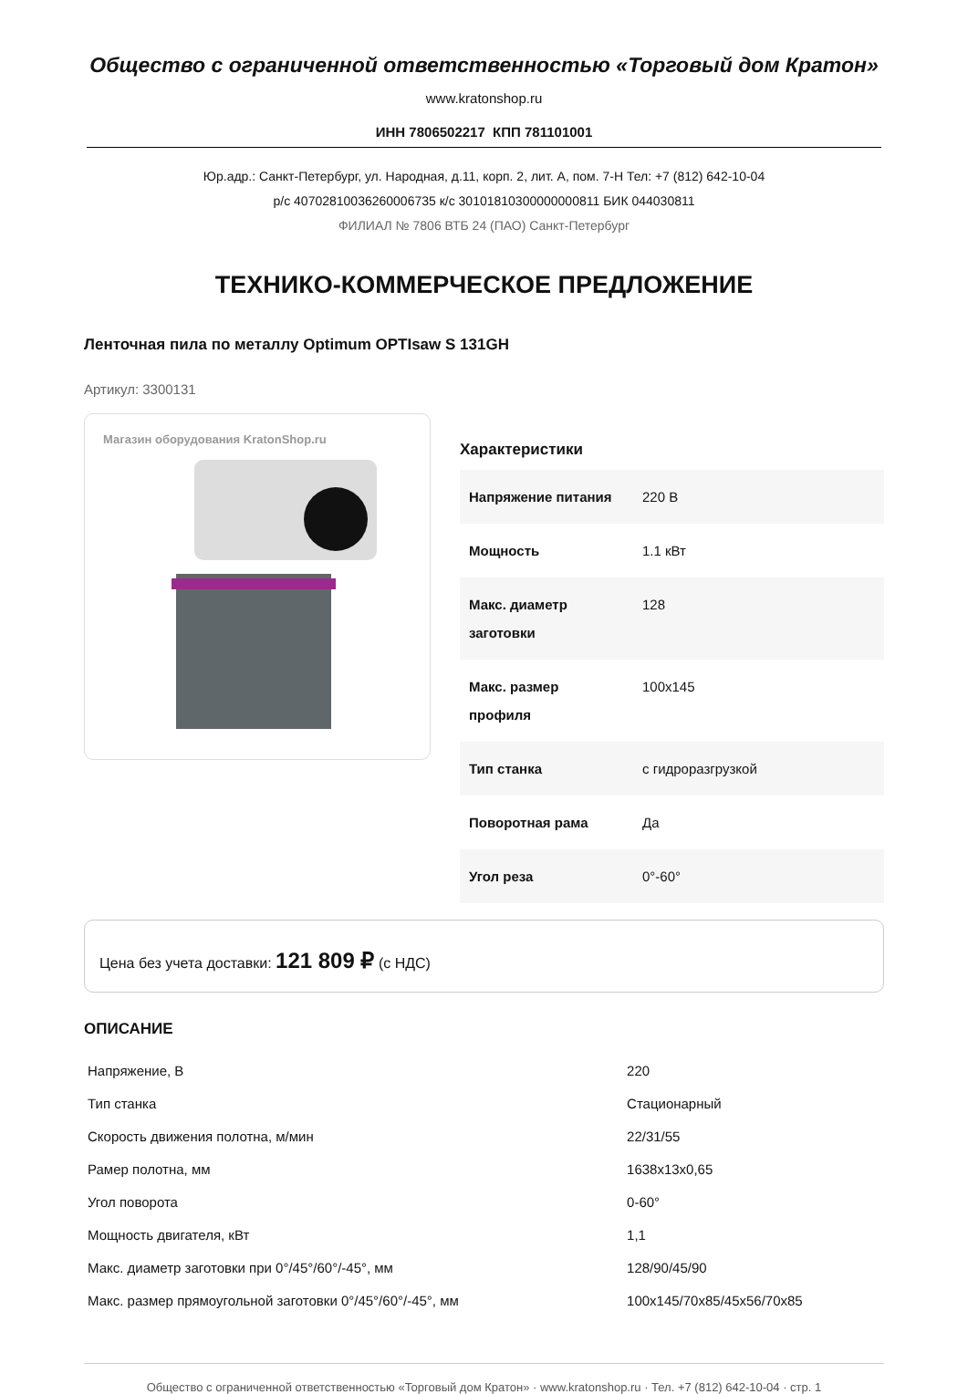Общество с ограниченной ответственностью «Торговый дом Кратон»
www.kratonshop.ru
ИНН 7806502217 КПП 781101001
Юр.адр.: Санкт-Петербург, ул. Народная, д.11, корп. 2, лит. А, пом. 7-Н Тел: +7 (812) 642-10-04
р/с 40702810036260006735 к/с 30101810300000000811 БИК 044030811
ФИЛИАЛ № 7806 ВТБ 24 (ПАО) Санкт-Петербург
ТЕХНИКО-КОММЕРЧЕСКОЕ ПРЕДЛОЖЕНИЕ
Ленточная пила по металлу Optimum OPTIsaw S 131GH
Артикул: 3300131
Магазин оборудования KratonShop.ru
Характеристики
| Напряжение питания | 220 В |
| Мощность | 1.1 кВт |
| Макс. диаметр заготовки | 128 |
| Макс. размер профиля | 100x145 |
| Тип станка | с гидроразгрузкой |
| Поворотная рама | Да |
| Угол реза | 0°-60° |
Цена без учета доставки: 121 809 ₽ (с НДС)
ОПИСАНИЕ
| Напряжение, В | 220 |
| Тип станка | Стационарный |
| Скорость движения полотна, м/мин | 22/31/55 |
| Рамер полотна, мм | 1638x13x0,65 |
| Угол поворота | 0-60° |
| Мощность двигателя, кВт | 1,1 |
| Макс. диаметр заготовки при 0°/45°/60°/-45°, мм | 128/90/45/90 |
| Макс. размер прямоугольной заготовки 0°/45°/60°/-45°, мм | 100x145/70x85/45x56/70x85 |
Общество с ограниченной ответственностью «Торговый дом Кратон» · www.kratonshop.ru · Тел. +7 (812) 642-10-04 · стр. 1